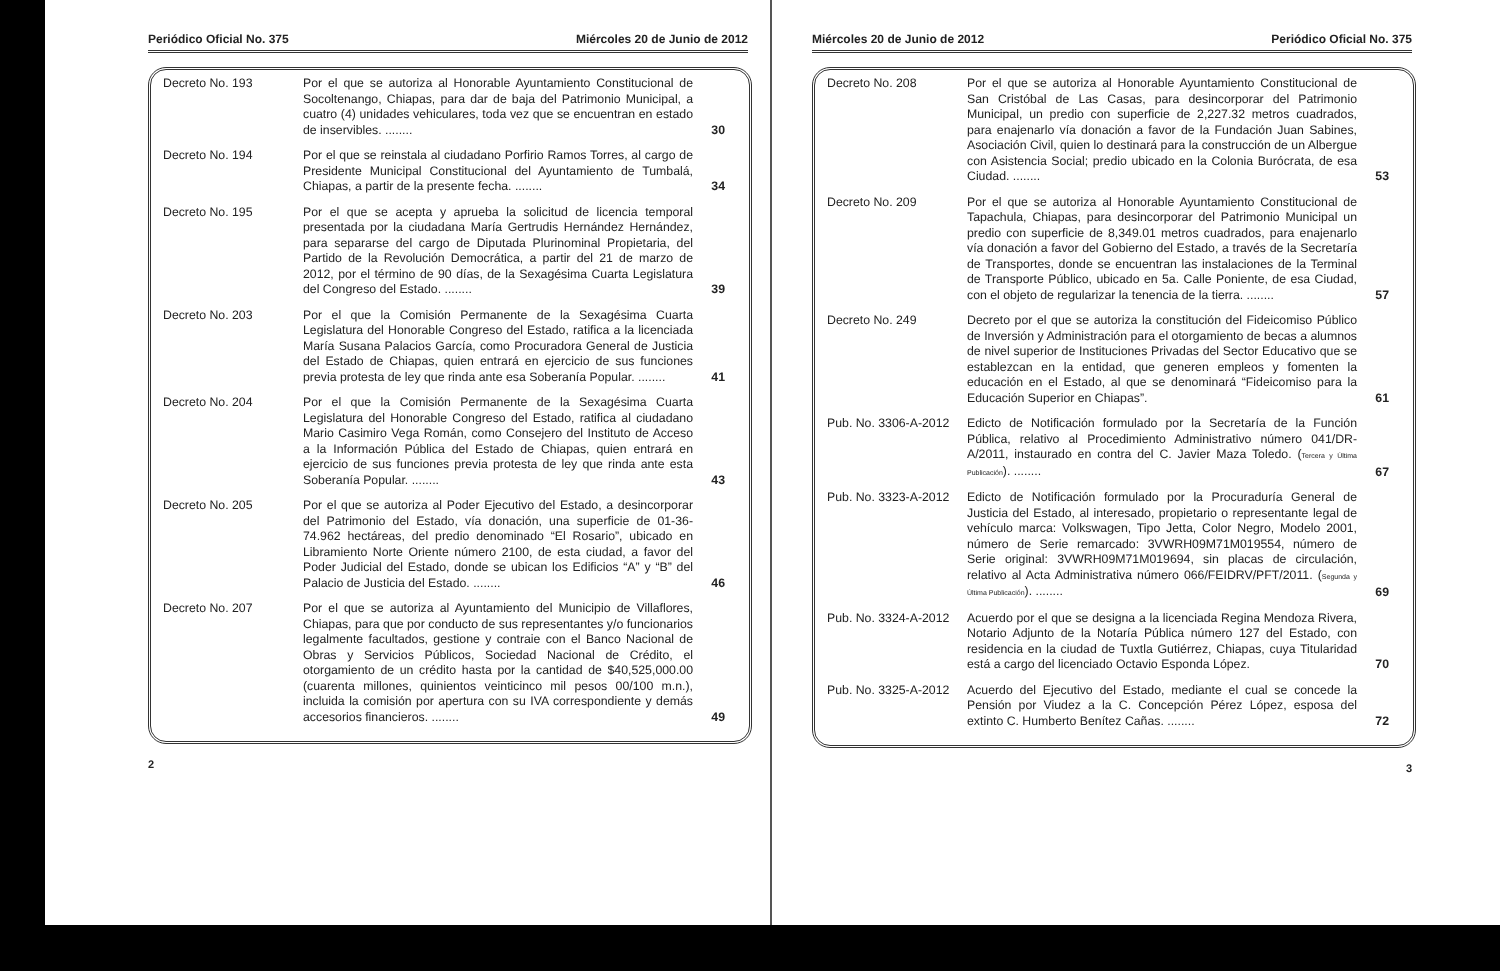Periódico Oficial No. 375 Miércoles 20 de Junio de 2012
| Decreto No. 193 | Por el que se autoriza al Honorable Ayuntamiento Constitucional de Socoltenango, Chiapas, para dar de baja del Patrimonio Municipal, a cuatro (4) unidades vehiculares, toda vez que se encuentran en estado de inservibles. ........ | 30 |
| Decreto No. 194 | Por el que se reinstala al ciudadano Porfirio Ramos Torres, al cargo de Presidente Municipal Constitucional del Ayuntamiento de Tumbalá, Chiapas, a partir de la presente fecha. ........ | 34 |
| Decreto No. 195 | Por el que se acepta y aprueba la solicitud de licencia temporal presentada por la ciudadana María Gertrudis Hernández Hernández, para separarse del cargo de Diputada Plurinominal Propietaria, del Partido de la Revolución Democrática, a partir del 21 de marzo de 2012, por el término de 90 días, de la Sexagésima Cuarta Legislatura del Congreso del Estado. ........ | 39 |
| Decreto No. 203 | Por el que la Comisión Permanente de la Sexagésima Cuarta Legislatura del Honorable Congreso del Estado, ratifica a la licenciada María Susana Palacios García, como Procuradora General de Justicia del Estado de Chiapas, quien entrará en ejercicio de sus funciones previa protesta de ley que rinda ante esa Soberanía Popular. ........ | 41 |
| Decreto No. 204 | Por el que la Comisión Permanente de la Sexagésima Cuarta Legislatura del Honorable Congreso del Estado, ratifica al ciudadano Mario Casimiro Vega Román, como Consejero del Instituto de Acceso a la Información Pública del Estado de Chiapas, quien entrará en ejercicio de sus funciones previa protesta de ley que rinda ante esta Soberanía Popular. ........ | 43 |
| Decreto No. 205 | Por el que se autoriza al Poder Ejecutivo del Estado, a desincorporar del Patrimonio del Estado, vía donación, una superficie de 01-36-74.962 hectáreas, del predio denominado “El Rosario”, ubicado en Libramiento Norte Oriente número 2100, de esta ciudad, a favor del Poder Judicial del Estado, donde se ubican los Edificios “A” y “B” del Palacio de Justicia del Estado. ........ | 46 |
| Decreto No. 207 | Por el que se autoriza al Ayuntamiento del Municipio de Villaflores, Chiapas, para que por conducto de sus representantes y/o funcionarios legalmente facultados, gestione y contraie con el Banco Nacional de Obras y Servicios Públicos, Sociedad Nacional de Crédito, el otorgamiento de un crédito hasta por la cantidad de $40,525,000.00 (cuarenta millones, quinientos veinticinco mil pesos 00/100 m.n.), incluida la comisión por apertura con su IVA correspondiente y demás accesorios financieros. ........ | 49 |
2
Miércoles 20 de Junio de 2012 Periódico Oficial No. 375
| Decreto No. 208 | Por el que se autoriza al Honorable Ayuntamiento Constitucional de San Cristóbal de Las Casas, para desincorporar del Patrimonio Municipal, un predio con superficie de 2,227.32 metros cuadrados, para enajenarlo vía donación a favor de la Fundación Juan Sabines, Asociación Civil, quien lo destinará para la construcción de un Albergue con Asistencia Social; predio ubicado en la Colonia Burócrata, de esa Ciudad. ........ | 53 |
| Decreto No. 209 | Por el que se autoriza al Honorable Ayuntamiento Constitucional de Tapachula, Chiapas, para desincorporar del Patrimonio Municipal un predio con superficie de 8,349.01 metros cuadrados, para enajenarlo vía donación a favor del Gobierno del Estado, a través de la Secretaría de Transportes, donde se encuentran las instalaciones de la Terminal de Transporte Público, ubicado en 5a. Calle Poniente, de esa Ciudad, con el objeto de regularizar la tenencia de la tierra. ........ | 57 |
| Decreto No. 249 | Decreto por el que se autoriza la constitución del Fideicomiso Público de Inversión y Administración para el otorgamiento de becas a alumnos de nivel superior de Instituciones Privadas del Sector Educativo que se establezcan en la entidad, que generen empleos y fomenten la educación en el Estado, al que se denominará “Fideicomiso para la Educación Superior en Chiapas”. | 61 |
| Pub. No. 3306-A-2012 | Edicto de Notificación formulado por la Secretaría de la Función Pública, relativo al Procedimiento Administrativo número 041/DR-A/2011, instaurado en contra del C. Javier Maza Toledo. ( Tercera y Última Publicación ). ........ | 67 |
| Pub. No. 3323-A-2012 | Edicto de Notificación formulado por la Procuraduría General de Justicia del Estado, al interesado, propietario o representante legal de vehículo marca: Volkswagen, Tipo Jetta, Color Negro, Modelo 2001, número de Serie remarcado: 3VWRH09M71M019554, número de Serie original: 3VWRH09M71M019694, sin placas de circulación, relativo al Acta Administrativa número 066/FEIDRV/PFT/2011. ( Segunda y Última Publicación ). ........ | 69 |
| Pub. No. 3324-A-2012 | Acuerdo por el que se designa a la licenciada Regina Mendoza Rivera, Notario Adjunto de la Notaría Pública número 127 del Estado, con residencia en la ciudad de Tuxtla Gutiérrez, Chiapas, cuya Titularidad está a cargo del licenciado Octavio Esponda López. | 70 |
| Pub. No. 3325-A-2012 | Acuerdo del Ejecutivo del Estado, mediante el cual se concede la Pensión por Viudez a la C. Concepción Pérez López, esposa del extinto C. Humberto Benítez Cañas. ........ | 72 |
3